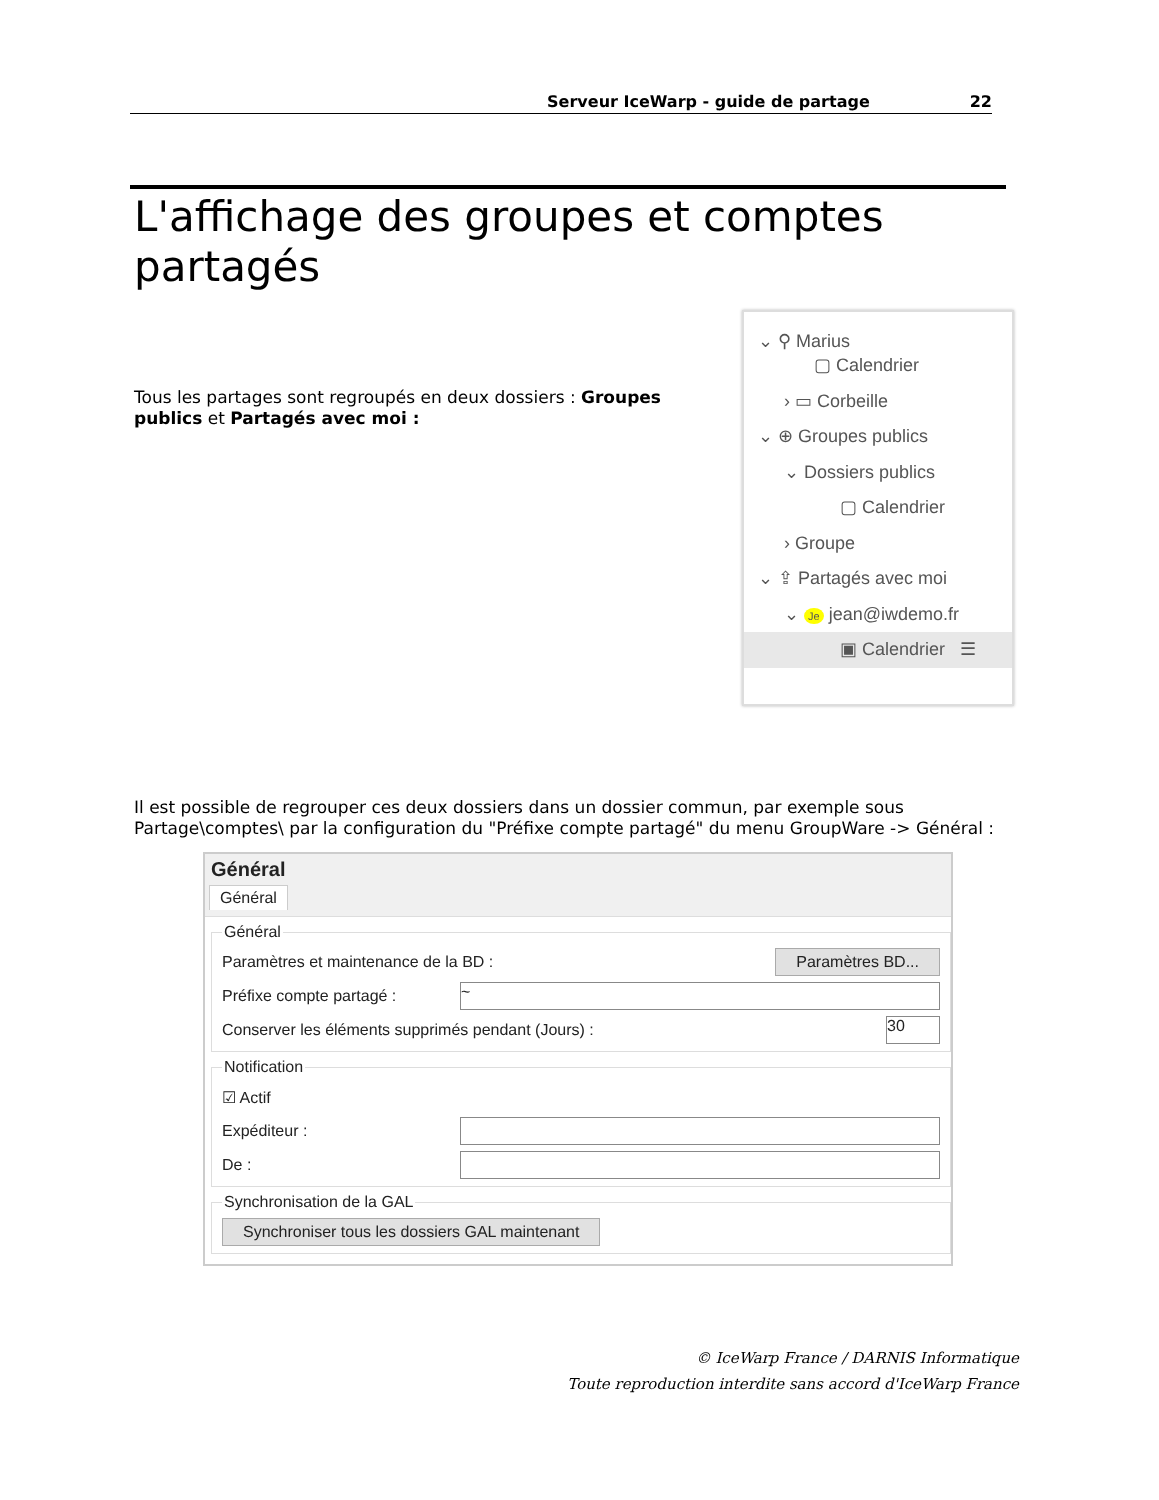Serveur IceWarp - guide de partage 22
L'affichage des groupes et comptes partagés
Tous les partages sont regroupés en deux dossiers : Groupes publics et Partagés avec moi :
⌄ ⚲ Marius
▢ Calendrier
› ▭ Corbeille
⌄ ⊕ Groupes publics
⌄ Dossiers publics
▢ Calendrier
› Groupe
⌄ ⇪ Partagés avec moi
⌄ Je jean@iwdemo.fr
▣ Calendrier ☰
Il est possible de regrouper ces deux dossiers dans un dossier commun, par exemple sous Partage\comptes\ par la configuration du "Préfixe compte partagé" du menu GroupWare -> Général :
Général
Général
Général
Paramètres et maintenance de la BD : Paramètres BD...
Préfixe compte partagé : ~
Conserver les éléments supprimés pendant (Jours) : 30
Notification
☑ Actif
Expéditeur :
De :
Synchronisation de la GAL
Synchroniser tous les dossiers GAL maintenant
© IceWarp France / DARNIS Informatique
Toute reproduction interdite sans accord d'IceWarp France